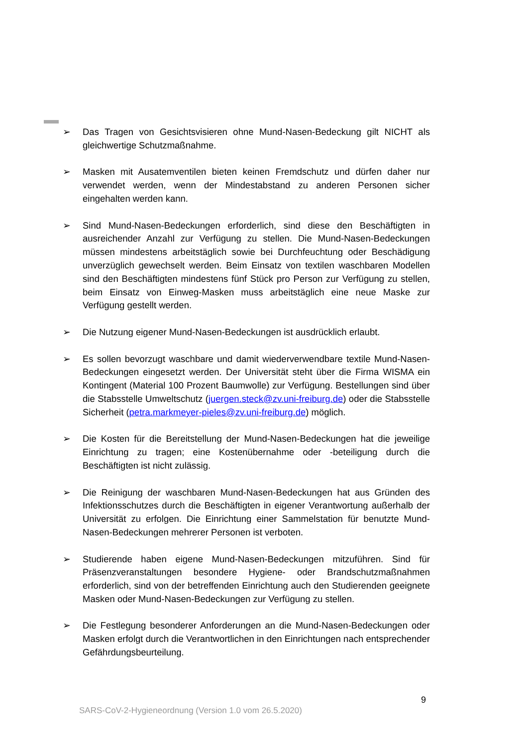➢ Das Tragen von Gesichtsvisieren ohne Mund-Nasen-Bedeckung gilt NICHT als gleichwertige Schutzmaßnahme.
➢ Masken mit Ausatemventilen bieten keinen Fremdschutz und dürfen daher nur verwendet werden, wenn der Mindestabstand zu anderen Personen sicher eingehalten werden kann.
➢ Sind Mund-Nasen-Bedeckungen erforderlich, sind diese den Beschäftigten in ausreichender Anzahl zur Verfügung zu stellen. Die Mund-Nasen-Bedeckungen müssen mindestens arbeitstäglich sowie bei Durchfeuchtung oder Beschädigung unverzüglich gewechselt werden. Beim Einsatz von textilen waschbaren Modellen sind den Beschäftigten mindestens fünf Stück pro Person zur Verfügung zu stellen, beim Einsatz von Einweg-Masken muss arbeitstäglich eine neue Maske zur Verfügung gestellt werden.
➢ Die Nutzung eigener Mund-Nasen-Bedeckungen ist ausdrücklich erlaubt.
➢ Es sollen bevorzugt waschbare und damit wiederverwendbare textile Mund-Nasen-Bedeckungen eingesetzt werden. Der Universität steht über die Firma WISMA ein Kontingent (Material 100 Prozent Baumwolle) zur Verfügung. Bestellungen sind über die Stabsstelle Umweltschutz (juergen.steck@zv.uni-freiburg.de) oder die Stabsstelle Sicherheit (petra.markmeyer-pieles@zv.uni-freiburg.de) möglich.
➢ Die Kosten für die Bereitstellung der Mund-Nasen-Bedeckungen hat die jeweilige Einrichtung zu tragen; eine Kostenübernahme oder -beteiligung durch die Beschäftigten ist nicht zulässig.
➢ Die Reinigung der waschbaren Mund-Nasen-Bedeckungen hat aus Gründen des Infektionsschutzes durch die Beschäftigten in eigener Verantwortung außerhalb der Universität zu erfolgen. Die Einrichtung einer Sammelstation für benutzte Mund-Nasen-Bedeckungen mehrerer Personen ist verboten.
➢ Studierende haben eigene Mund-Nasen-Bedeckungen mitzuführen. Sind für Präsenzveranstaltungen besondere Hygiene- oder Brandschutzmaßnahmen erforderlich, sind von der betreffenden Einrichtung auch den Studierenden geeignete Masken oder Mund-Nasen-Bedeckungen zur Verfügung zu stellen.
➢ Die Festlegung besonderer Anforderungen an die Mund-Nasen-Bedeckungen oder Masken erfolgt durch die Verantwortlichen in den Einrichtungen nach entsprechender Gefährdungsbeurteilung.
9
SARS-CoV-2-Hygieneordnung (Version 1.0 vom 26.5.2020)